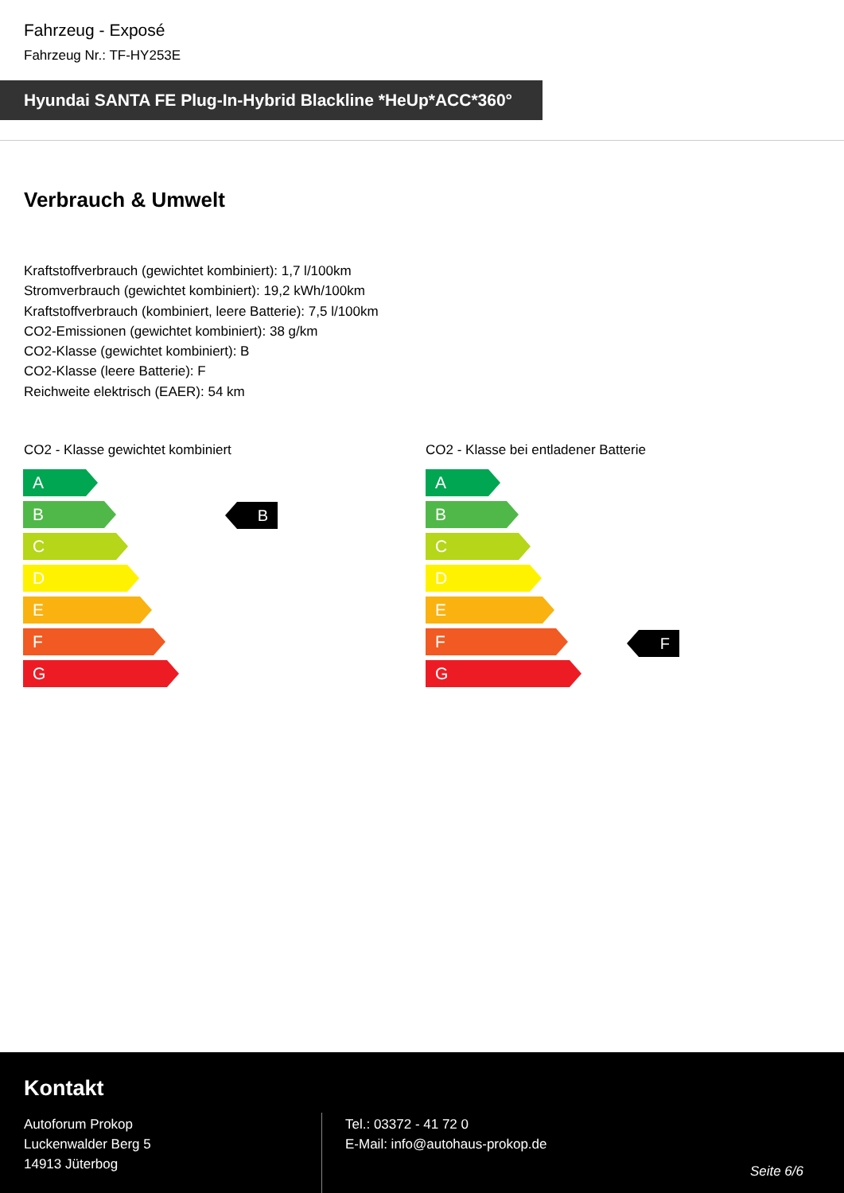Fahrzeug - Exposé
Fahrzeug Nr.: TF-HY253E
Hyundai SANTA FE Plug-In-Hybrid Blackline *HeUp*ACC*360°
Verbrauch & Umwelt
Kraftstoffverbrauch (gewichtet kombiniert): 1,7 l/100km
Stromverbrauch (gewichtet kombiniert): 19,2 kWh/100km
Kraftstoffverbrauch (kombiniert, leere Batterie): 7,5 l/100km
CO2-Emissionen (gewichtet kombiniert): 38 g/km
CO2-Klasse (gewichtet kombiniert): B
CO2-Klasse (leere Batterie): F
Reichweite elektrisch (EAER): 54 km
CO2 - Klasse gewichtet kombiniert
CO2 - Klasse bei entladener Batterie
A
B
C
D
E
F
G
B
A
B
C
D
E
F
G
F
Kontakt
Autoforum Prokop
Luckenwalder Berg 5
14913 Jüterbog
Tel.: 03372 - 41 72 0
E-Mail: info@autohaus-prokop.de
Seite 6/6